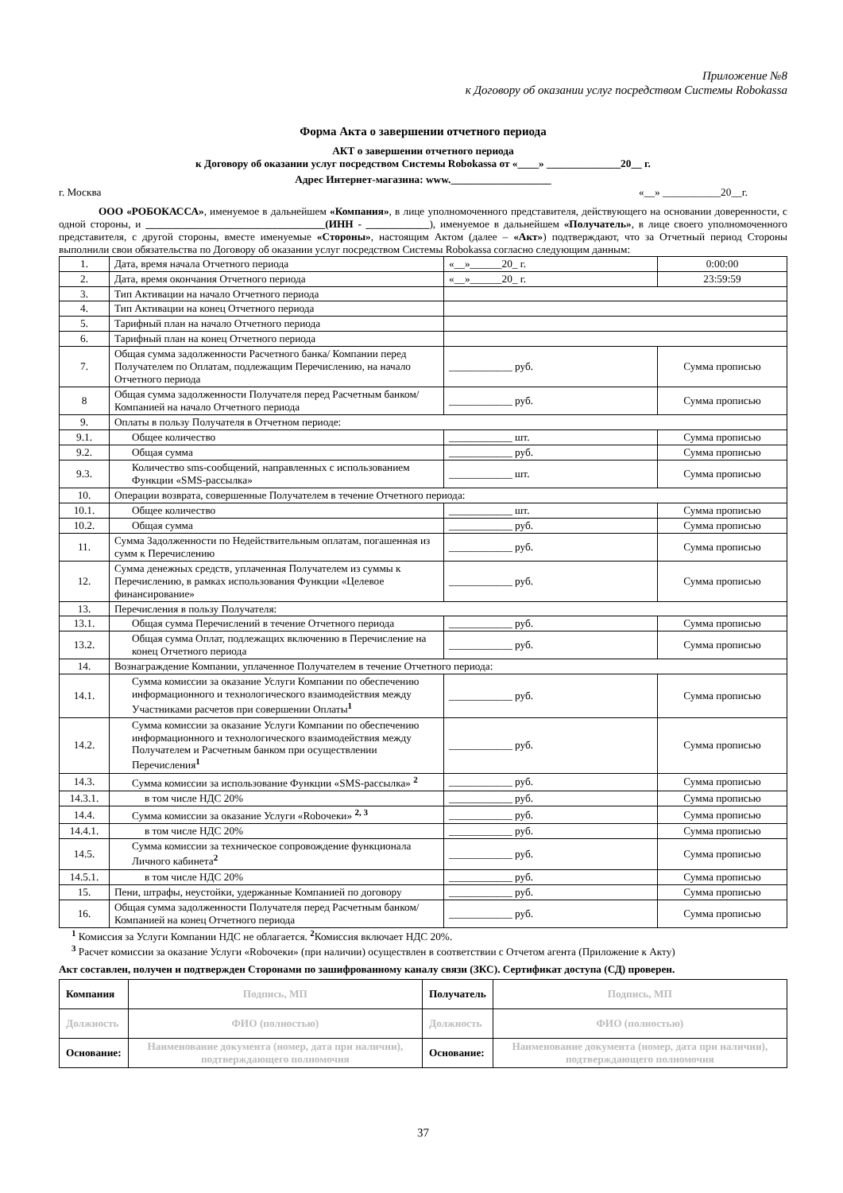Приложение №8
к Договору об оказании услуг посредством Системы Robokassa
Форма Акта о завершении отчетного периода
АКТ о завершении отчетного периода
к Договору об оказании услуг посредством Системы Robokassa от «____» ______________20__ г.
Адрес Интернет-магазина: www.___________________
г. Москва «__» ___________20__г.
ООО «РОБОКАССА», именуемое в дальнейшем «Компания», в лице уполномоченного представителя, действующего на основании доверенности, с одной стороны, и __________________________________(ИНН - ____________), именуемое в дальнейшем «Получатель», в лице своего уполномоченного представителя, с другой стороны, вместе именуемые «Стороны», настоящим Актом (далее – «Акт») подтверждают, что за Отчетный период Стороны выполнили свои обязательства по Договору об оказании услуг посредством Системы Robokassa согласно следующим данным:
| 1. | Дата, время начала Отчетного периода | «__»______20_ г. | 0:00:00 |
| 2. | Дата, время окончания Отчетного периода | «__»______20_ г. | 23:59:59 |
| 3. | Тип Активации на начало Отчетного периода | | |
| 4. | Тип Активации на конец Отчетного периода | | |
| 5. | Тарифный план на начало Отчетного периода | | |
| 6. | Тарифный план на конец Отчетного периода | | |
| 7. | Общая сумма задолженности Расчетного банка/ Компании перед Получателем по Оплатам, подлежащим Перечислению, на начало Отчетного периода | ____________ руб. | Сумма прописью |
| 8 | Общая сумма задолженности Получателя перед Расчетным банком/ Компанией на начало Отчетного периода | ____________ руб. | Сумма прописью |
| 9. | Оплаты в пользу Получателя в Отчетном периоде: | | |
| 9.1. | Общее количество | ____________ шт. | Сумма прописью |
| 9.2. | Общая сумма | ____________ руб. | Сумма прописью |
| 9.3. | Количество sms-сообщений, направленных с использованием Функции «SMS-рассылка» | ____________ шт. | Сумма прописью |
| 10. | Операции возврата, совершенные Получателем в течение Отчетного периода: | | |
| 10.1. | Общее количество | ____________ шт. | Сумма прописью |
| 10.2. | Общая сумма | ____________ руб. | Сумма прописью |
| 11. | Сумма Задолженности по Недействительным оплатам, погашенная из сумм к Перечислению | ____________ руб. | Сумма прописью |
| 12. | Сумма денежных средств, уплаченная Получателем из суммы к Перечислению, в рамках использования Функции «Целевое финансирование» | ____________ руб. | Сумма прописью |
| 13. | Перечисления в пользу Получателя: | | |
| 13.1. | Общая сумма Перечислений в течение Отчетного периода | ____________ руб. | Сумма прописью |
| 13.2. | Общая сумма Оплат, подлежащих включению в Перечисление на конец Отчетного периода | ____________ руб. | Сумма прописью |
| 14. | Вознаграждение Компании, уплаченное Получателем в течение Отчетного периода: | | |
| 14.1. | Сумма комиссии за оказание Услуги Компании по обеспечению информационного и технологического взаимодействия между Участниками расчетов при совершении Оплаты<sup>1</sup> | ____________ руб. | Сумма прописью |
| 14.2. | Сумма комиссии за оказание Услуги Компании по обеспечению информационного и технологического взаимодействия между Получателем и Расчетным банком при осуществлении Перечисления<sup>1</sup> | ____________ руб. | Сумма прописью |
| 14.3. | Сумма комиссии за использование Функции «SMS-рассылка» <sup>2</sup> | ____________ руб. | Сумма прописью |
| 14.3.1. | в том числе НДС 20% | ____________ руб. | Сумма прописью |
| 14.4. | Сумма комиссии за оказание Услуги «Roboчеки» <sup>2, 3</sup> | ____________ руб. | Сумма прописью |
| 14.4.1. | в том числе НДС 20% | ____________ руб. | Сумма прописью |
| 14.5. | Сумма комиссии за техническое сопровождение функционала Личного кабинета<sup>2</sup> | ____________ руб. | Сумма прописью |
| 14.5.1. | в том числе НДС 20% | ____________ руб. | Сумма прописью |
| 15. | Пени, штрафы, неустойки, удержанные Компанией по договору | ____________ руб. | Сумма прописью |
| 16. | Общая сумма задолженности Получателя перед Расчетным банком/ Компанией на конец Отчетного периода | ____________ руб. | Сумма прописью |
<sup>1</sup> Комиссия за Услуги Компании НДС не облагается. <sup>2</sup>Комиссия включает НДС 20%.
<sup>3</sup> Расчет комиссии за оказание Услуги «Roboчеки» (при наличии) осуществлен в соответствии с Отчетом агента (Приложение к Акту)
Акт составлен, получен и подтвержден Сторонами по зашифрованному каналу связи (ЗКС). Сертификат доступа (СД) проверен.
| Компания | Подпись, МП | Получатель | Подпись, МП |
| Должность | ФИО (полностью) | Должность | ФИО (полностью) |
| Основание: | Наименование документа (номер, дата при наличии), подтверждающего полномочия | Основание: | Наименование документа (номер, дата при наличии), подтверждающего полномочия |
37